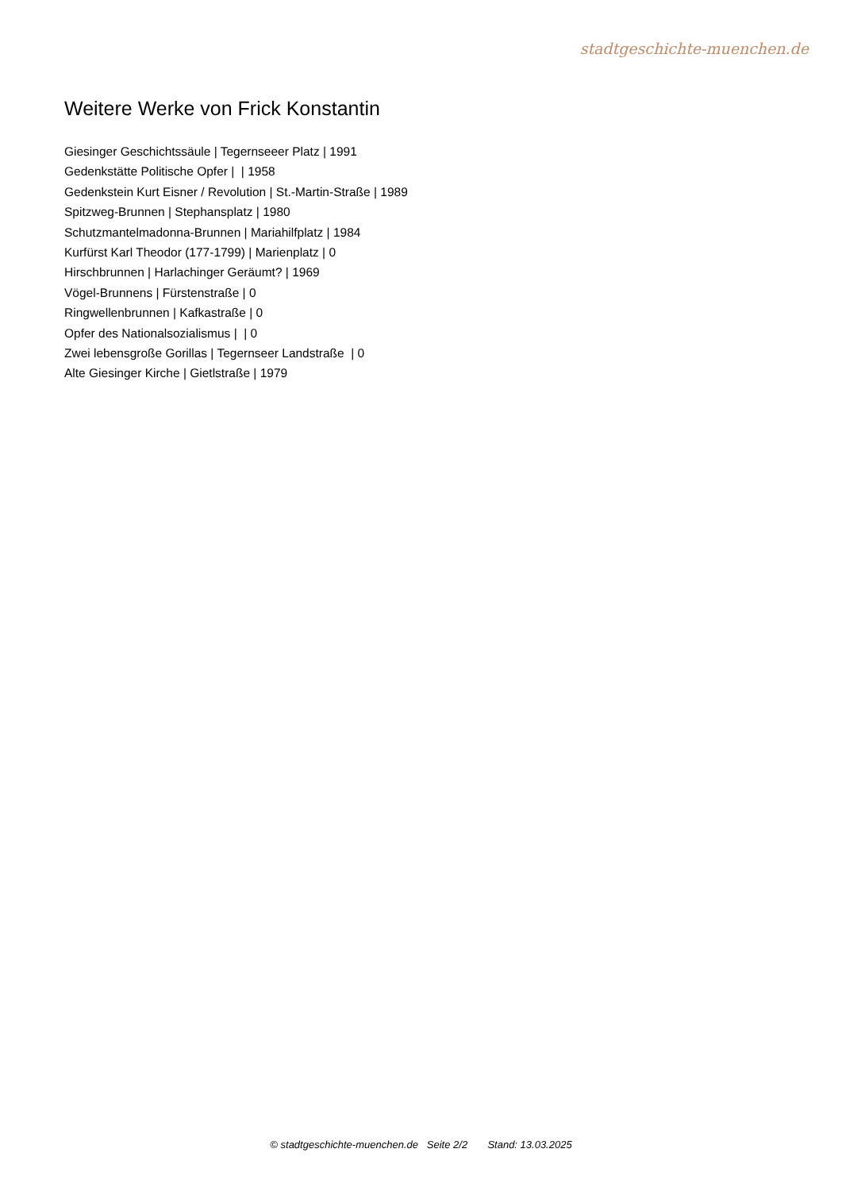stadtgeschichte-muenchen.de
Weitere Werke von Frick Konstantin
Giesinger Geschichtssäule | Tegernseeer Platz | 1991
Gedenkstätte Politische Opfer | | 1958
Gedenkstein Kurt Eisner / Revolution | St.-Martin-Straße | 1989
Spitzweg-Brunnen | Stephansplatz | 1980
Schutzmantelmadonna-Brunnen | Mariahilfplatz | 1984
Kurfürst Karl Theodor (177-1799) | Marienplatz | 0
Hirschbrunnen | Harlachinger Geräumt? | 1969
Vögel-Brunnens | Fürstenstraße | 0
Ringwellenbrunnen | Kafkastraße | 0
Opfer des Nationalsozialismus | | 0
Zwei lebensgroße Gorillas | Tegernseer Landstraße | 0
Alte Giesinger Kirche | Gietlstraße | 1979
© stadtgeschichte-muenchen.de Seite 2/2 Stand: 13.03.2025